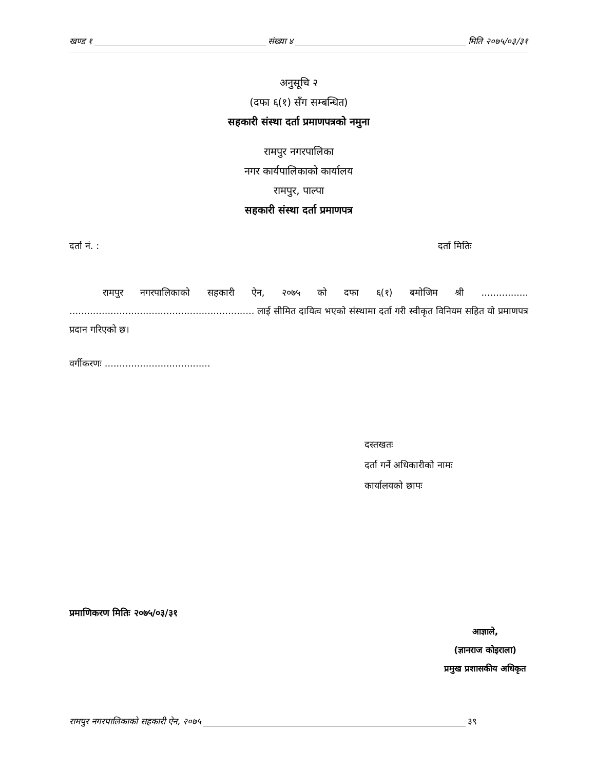खण्ड १ संख्या ४ मिति २०७५/०३/३१
अनुसूचि २
(दफा ६(१) सँग सम्बन्धित)
सहकारी संस्था दर्ता प्रमाणपत्रको नमुना
रामपुर नगरपालिका
नगर कार्यपालिकाको कार्यालय
रामपुर, पाल्पा
सहकारी संस्था दर्ता प्रमाणपत्र
दर्ता नं. : दर्ता मितिः
रामपुर नगरपालिकाको सहकारी ऐन, २०७५ को दफा ६(१) बमोजिम श्री ................ ............................................................... लाई सीमित दायित्व भएको संस्थामा दर्ता गरी स्वीकृत विनियम सहित यो प्रमाणपत्र प्रदान गरिएको छ।
वर्गीकरणः ....................................
दस्तखतः
दर्ता गर्ने अधिकारीको नामः
कार्यालयको छापः
प्रमाणिकरण मितिः २०७५/०३/३१
आज्ञाले,
(ज्ञानराज कोइराला)
प्रमुख प्रशासकीय अधिकृत
रामपुर नगरपालिकाको सहकारी ऐन, २०७५ ३९